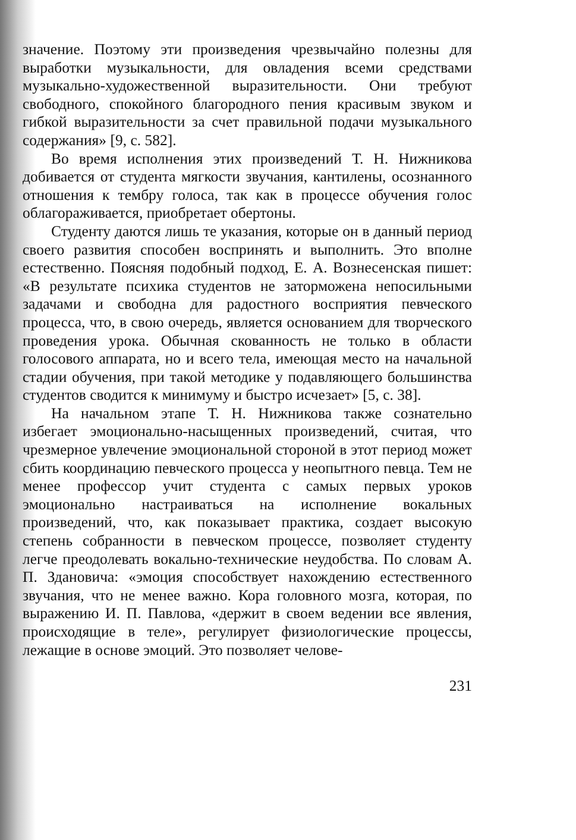значение. Поэтому эти произведения чрезвычайно полезны для выработки музыкальности, для овладения всеми средствами музыкально-художественной выразительности. Они требуют свободного, спокойного благородного пения красивым звуком и гибкой выразительности за счет правильной подачи музыкального содержания» [9, с. 582].
Во время исполнения этих произведений Т. Н. Нижникова добивается от студента мягкости звучания, кантилены, осознанного отношения к тембру голоса, так как в процессе обучения голос облагораживается, приобретает обертоны.
Студенту даются лишь те указания, которые он в данный период своего развития способен воспринять и выполнить. Это вполне естественно. Поясняя подобный подход, Е. А. Вознесенская пишет: «В результате психика студентов не заторможена непосильными задачами и свободна для радостного восприятия певческого процесса, что, в свою очередь, является основанием для творческого проведения урока. Обычная скованность не только в области голосового аппарата, но и всего тела, имеющая место на начальной стадии обучения, при такой методике у подавляющего большинства студентов сводится к минимуму и быстро исчезает» [5, с. 38].
На начальном этапе Т. Н. Нижникова также сознательно избегает эмоционально-насыщенных произведений, считая, что чрезмерное увлечение эмоциональной стороной в этот период может сбить координацию певческого процесса у неопытного певца. Тем не менее профессор учит студента с самых первых уроков эмоционально настраиваться на исполнение вокальных произведений, что, как показывает практика, создает высокую степень собранности в певческом процессе, позволяет студенту легче преодолевать вокально-технические неудобства. По словам А. П. Здановича: «эмоция способствует нахождению естественного звучания, что не менее важно. Кора головного мозга, которая, по выражению И. П. Павлова, «держит в своем ведении все явления, происходящие в теле», регулирует физиологические процессы, лежащие в основе эмоций. Это позволяет челове-
231